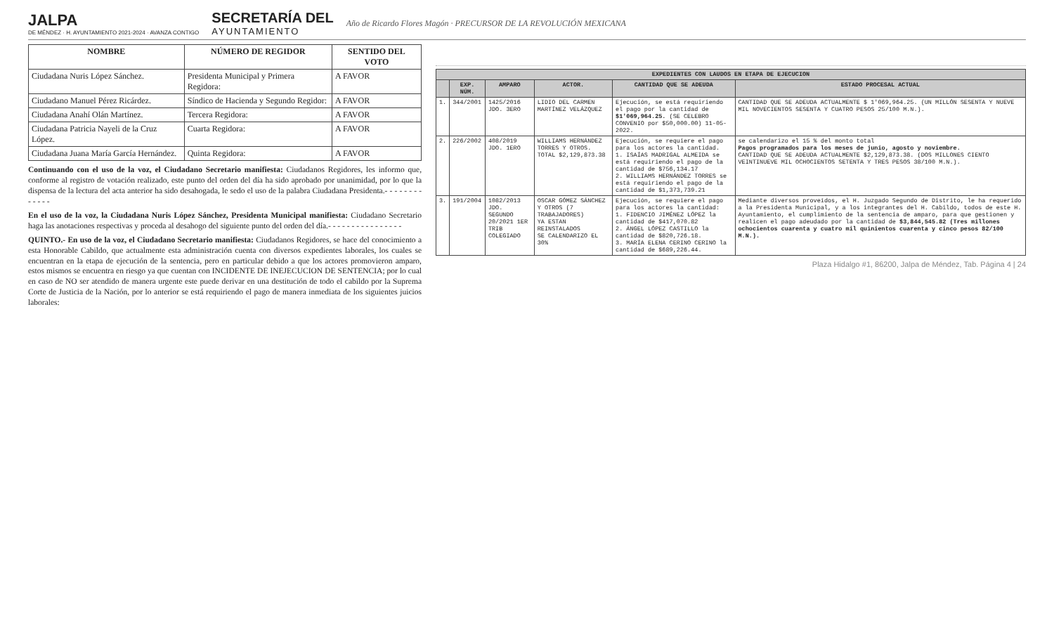JALPA
DE MÉNDEZ · H. AYUNTAMIENTO 2021-2024 · AVANZA CONTIGO
SECRETARÍA DEL
AYUNTAMIENTO
Año de Ricardo Flores Magón · PRECURSOR DE LA REVOLUCIÓN MEXICANA
| NOMBRE | NÚMERO DE REGIDOR | SENTIDO DEL VOTO |
| --- | --- | --- |
| Ciudadana Nuris López Sánchez. | Presidenta Municipal y Primera Regidora: | A FAVOR |
| Ciudadano Manuel Pérez Ricárdez. | Síndico de Hacienda y Segundo Regidor: | A FAVOR |
| Ciudadana Anahí Olán Martínez. | Tercera Regidora: | A FAVOR |
| Ciudadana Patricia Nayeli de la Cruz López. | Cuarta Regidora: | A FAVOR |
| Ciudadana Juana María García Hernández. | Quinta Regidora: | A FAVOR |
Continuando con el uso de la voz, el Ciudadano Secretario manifiesta: Ciudadanos Regidores, les informo que, conforme al registro de votación realizado, este punto del orden del día ha sido aprobado por unanimidad, por lo que la dispensa de la lectura del acta anterior ha sido desahogada, le sedo el uso de la palabra Ciudadana Presidenta.- - - - - - - - - - - - -
En el uso de la voz, la Ciudadana Nuris López Sánchez, Presidenta Municipal manifiesta: Ciudadano Secretario haga las anotaciones respectivas y proceda al desahogo del siguiente punto del orden del día.- - - - - - - - - - - - - - - -
QUINTO.- En uso de la voz, el Ciudadano Secretario manifiesta: Ciudadanos Regidores, se hace del conocimiento a esta Honorable Cabildo, que actualmente esta administración cuenta con diversos expedientes laborales, los cuales se encuentran en la etapa de ejecución de la sentencia, pero en particular debido a que los actores promovieron amparo, estos mismos se encuentra en riesgo ya que cuentan con INCIDENTE DE INEJECUCION DE SENTENCIA; por lo cual en caso de NO ser atendido de manera urgente este puede derivar en una destitución de todo el cabildo por la Suprema Corte de Justicia de la Nación, por lo anterior se está requiriendo el pago de manera inmediata de los siguientes juicios laborales:
| EXPEDIENTES CON LAUDOS EN ETAPA DE EJECUCION | | | | | |
| --- | --- | --- | --- | --- | --- |
| | EXP. NÚM. | AMPARO | ACTOR. | CANTIDAD QUE SE ADEUDA | ESTADO PROCESAL ACTUAL |
| 1. | 344/2001 | 1425/2016 JDO. 3ERO | LIDIO DEL CARMEN MARTÍNEZ VELÁZQUEZ | Ejecución, se está requiriendo el pago por la cantidad de $1'069,964.25. (SE CELEBRO CONVENIO por $50,000.00) 11-05-2022. | CANTIDAD QUE SE ADEUDA ACTUALMENTE $ 1'069,964.25. (UN MILLÓN SESENTA Y NUEVE MIL NOVECIENTOS SESENTA Y CUATRO PESOS 25/100 M.N.). |
| 2. | 226/2002 | 408/2019 JDO. 1ERO | WILLIAMS HERNÁNDEZ TORRES Y OTROS. TOTAL $2,129,873.38 | Ejecución, se requiere el pago para los actores la cantidad. 1. ISAÍAS MADRIGAL ALMEIDA se está requiriendo el pago de la cantidad de $756,134.17 2. WILLIAMS HERNÁNDEZ TORRES se está requiriendo el pago de la cantidad de $1,373,739.21 | se calendarizo el 15 % del monto total Pagos programados para los meses de junio, agosto y noviembre. CANTIDAD QUE SE ADEUDA ACTUALMENTE $2,129,873.38. (DOS MILLONES CIENTO VEINTINUEVE MIL OCHOCIENTOS SETENTA Y TRES PESOS 38/100 M.N.). |
| 3. | 191/2004 | 1082/2013 JDO. SEGUNDO 20/2021 1ER TRIB COLEGIADO | OSCAR GÓMEZ SÁNCHEZ Y OTROS (7 TRABAJADORES) YA ESTAN REINSTALADOS SE CALENDARIZO EL 30% | Ejecución, se requiere el pago para los actores la cantidad: 1. FIDENCIO JIMÉNEZ LÓPEZ la cantidad de $417,070.82 2. ÁNGEL LÓPEZ CASTILLO la cantidad de $820,726.18. 3. MARÍA ELENA CERINO CERINO la cantidad de $689,226.44. | Mediante diversos proveídos, el H. Juzgado Segundo de Distrito, le ha requerido a la Presidenta Municipal, y a los integrantes del H. Cabildo, todos de este H. Ayuntamiento, el cumplimiento de la sentencia de amparo, para que gestionen y realicen el pago adeudado por la cantidad de $3,844,545.82 (Tres millones ochocientos cuarenta y cuatro mil quinientos cuarenta y cinco pesos 82/100 M.N.). |
Plaza Hidalgo #1, 86200, Jalpa de Méndez, Tab. Página 4 | 24